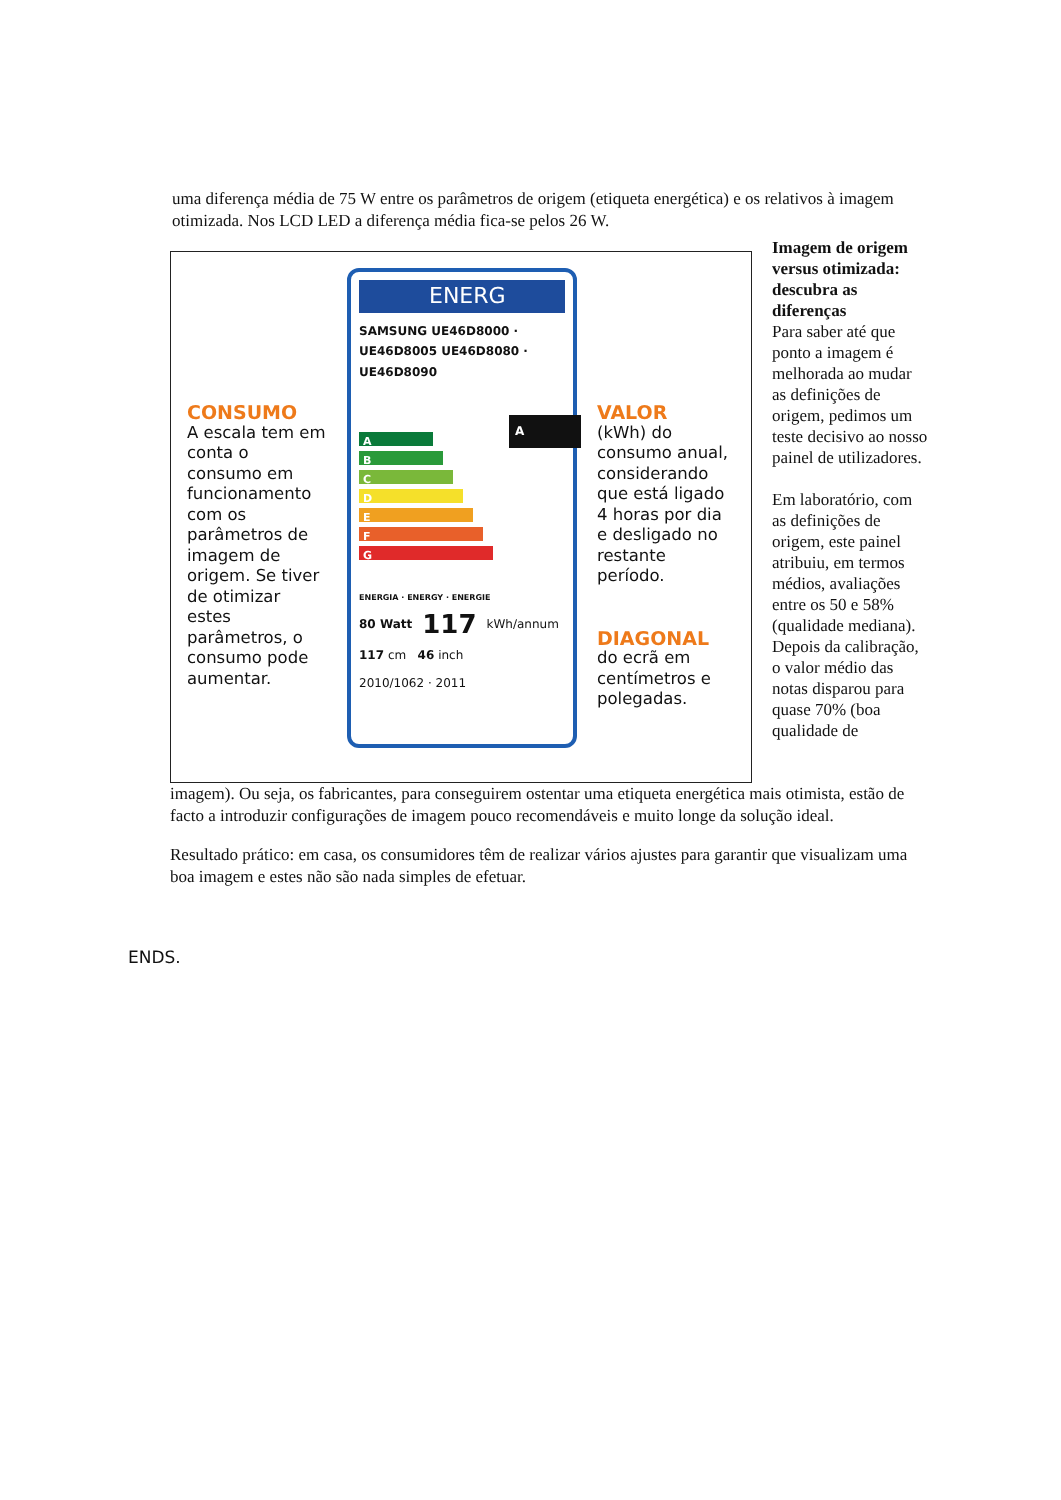uma diferença média de 75 W entre os parâmetros de origem (etiqueta energética) e os relativos à imagem otimizada. Nos LCD LED a diferença média fica-se pelos 26 W.
CONSUMO
A escala tem em conta o consumo em funcionamento com os parâmetros de imagem de origem. Se tiver de otimizar estes parâmetros, o consumo pode aumentar.
ENERG
SAMSUNG UE46D8000 · UE46D8005 UE46D8080 · UE46D8090
A
B
C
D
E
F
G
A
ENERGIA · ENERGY · ENERGIE
80 Watt 117 kWh/annum
117 cm 46 inch
2010/1062 · 2011
VALOR
(kWh) do consumo anual, considerando que está ligado 4 horas por dia e desligado no restante período.
DIAGONAL
do ecrã em centímetros e polegadas.
Imagem de origem versus otimizada: descubra as diferenças
Para saber até que ponto a imagem é melhorada ao mudar as definições de origem, pedimos um teste decisivo ao nosso painel de utilizadores.
Em laboratório, com as definições de origem, este painel atribuiu, em termos médios, avaliações entre os 50 e 58% (qualidade mediana). Depois da calibração, o valor médio das notas disparou para quase 70% (boa qualidade de
imagem). Ou seja, os fabricantes, para conseguirem ostentar uma etiqueta energética mais otimista, estão de facto a introduzir configurações de imagem pouco recomendáveis e muito longe da solução ideal.
Resultado prático: em casa, os consumidores têm de realizar vários ajustes para garantir que visualizam uma boa imagem e estes não são nada simples de efetuar.
ENDS.